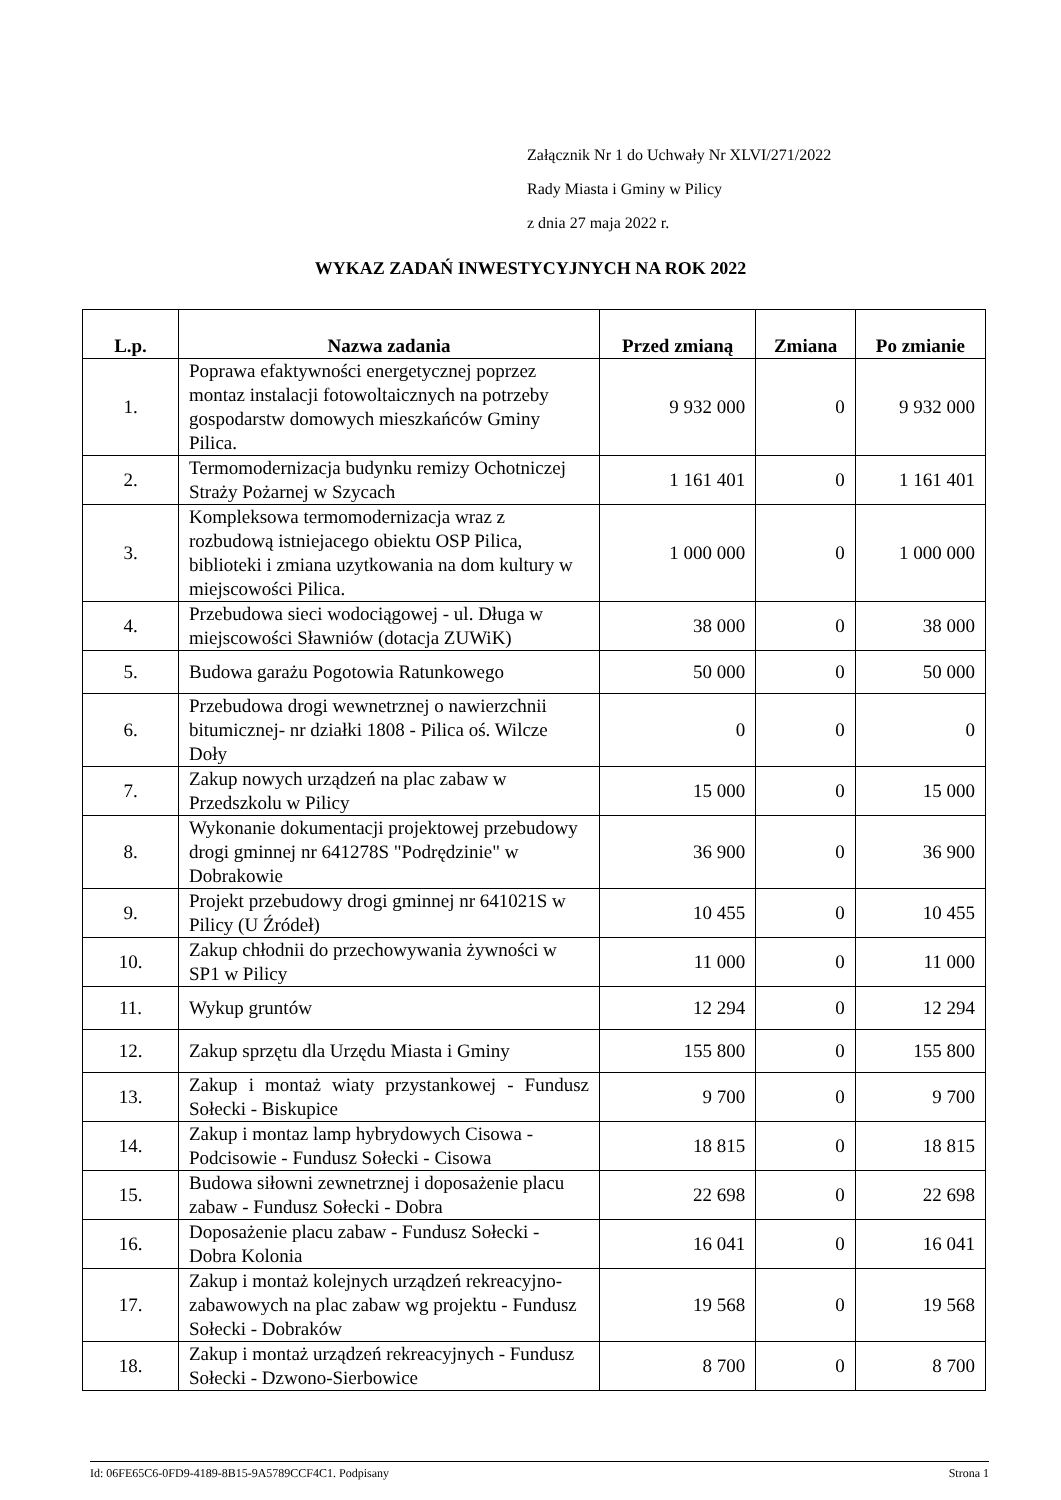Załącznik Nr 1 do Uchwały Nr XLVI/271/2022
Rady Miasta i Gminy w Pilicy
z dnia 27 maja 2022 r.
WYKAZ ZADAŃ INWESTYCYJNYCH NA ROK 2022
| L.p. | Nazwa zadania | Przed zmianą | Zmiana | Po zmianie |
| --- | --- | --- | --- | --- |
| 1. | Poprawa efaktywności energetycznej poprzez montaz instalacji fotowoltaicznych na potrzeby gospodarstw domowych mieszkańców Gminy Pilica. | 9 932 000 | 0 | 9 932 000 |
| 2. | Termomodernizacja budynku remizy Ochotniczej Straży Pożarnej w Szycach | 1 161 401 | 0 | 1 161 401 |
| 3. | Kompleksowa termomodernizacja wraz z rozbudową istniejacego obiektu OSP Pilica, biblioteki i zmiana uzytkowania na dom kultury w miejscowości Pilica. | 1 000 000 | 0 | 1 000 000 |
| 4. | Przebudowa sieci wodociągowej - ul. Długa w miejscowości Sławniów (dotacja ZUWiK) | 38 000 | 0 | 38 000 |
| 5. | Budowa garażu Pogotowia Ratunkowego | 50 000 | 0 | 50 000 |
| 6. | Przebudowa drogi wewnetrznej o nawierzchnii bitumicznej- nr działki 1808 - Pilica oś. Wilcze Doły | 0 | 0 | 0 |
| 7. | Zakup nowych urządzeń na plac zabaw w Przedszkolu w Pilicy | 15 000 | 0 | 15 000 |
| 8. | Wykonanie dokumentacji projektowej przebudowy drogi gminnej nr 641278S "Podrędzinie" w Dobrakowie | 36 900 | 0 | 36 900 |
| 9. | Projekt przebudowy drogi gminnej nr 641021S w Pilicy (U Źródeł) | 10 455 | 0 | 10 455 |
| 10. | Zakup chłodnii do przechowywania żywności w SP1 w Pilicy | 11 000 | 0 | 11 000 |
| 11. | Wykup gruntów | 12 294 | 0 | 12 294 |
| 12. | Zakup sprzętu dla Urzędu Miasta i Gminy | 155 800 | 0 | 155 800 |
| 13. | Zakup i montaż wiaty przystankowej - Fundusz Sołecki - Biskupice | 9 700 | 0 | 9 700 |
| 14. | Zakup i montaz lamp hybrydowych Cisowa - Podcisowie - Fundusz Sołecki - Cisowa | 18 815 | 0 | 18 815 |
| 15. | Budowa siłowni zewnetrznej i doposażenie placu zabaw - Fundusz Sołecki - Dobra | 22 698 | 0 | 22 698 |
| 16. | Doposażenie placu zabaw - Fundusz Sołecki - Dobra Kolonia | 16 041 | 0 | 16 041 |
| 17. | Zakup i montaż kolejnych urządzeń rekreacyjno-zabawowych na plac zabaw wg projektu - Fundusz Sołecki - Dobraków | 19 568 | 0 | 19 568 |
| 18. | Zakup i montaż urządzeń rekreacyjnych - Fundusz Sołecki - Dzwono-Sierbowice | 8 700 | 0 | 8 700 |
Id: 06FE65C6-0FD9-4189-8B15-9A5789CCF4C1. Podpisany Strona 1